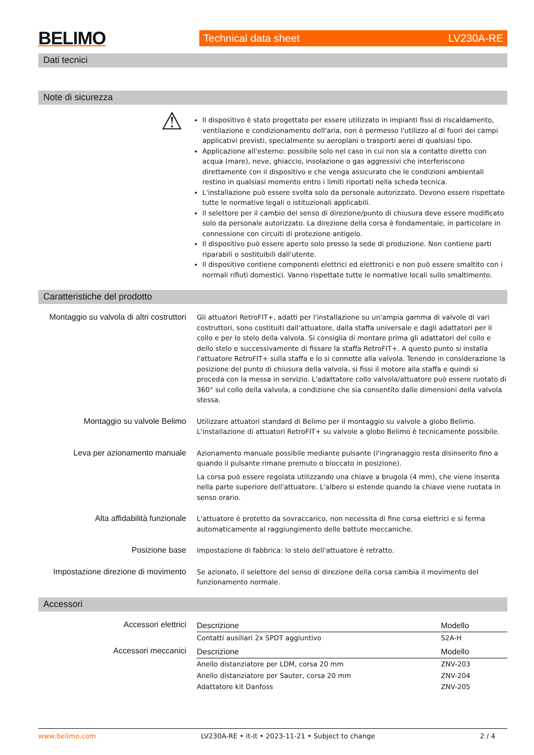BELIMO
Technical data sheet LV230A-RE
Dati tecnici
Note di sicurezza
⚠
Il dispositivo è stato progettato per essere utilizzato in impianti fissi di riscaldamento, ventilazione e condizionamento dell'aria, non è permesso l'utilizzo al di fuori dei campi applicativi previsti, specialmente su aeroplani o trasporti aerei di qualsiasi tipo.
Applicazione all'esterno: possibile solo nel caso in cui non sia a contatto diretto con acqua (mare), neve, ghiaccio, insolazione o gas aggressivi che interferiscono direttamente con il dispositivo e che venga assicurato che le condizioni ambientali restino in qualsiasi momento entro i limiti riportati nella scheda tecnica.
L'installazione può essere svolta solo da personale autorizzato. Devono essere rispettate tutte le normative legali o istituzionali applicabili.
Il selettore per il cambio del senso di direzione/punto di chiusura deve essere modificato solo da personale autorizzato. La direzione della corsa è fondamentale, in particolare in connessione con circuiti di protezione antigelo.
Il dispositivo può essere aperto solo presso la sede di produzione. Non contiene parti riparabili o sostituibili dall'utente.
Il dispositivo contiene componenti elettrici ed elettronici e non può essere smaltito con i normali rifiuti domestici. Vanno rispettate tutte le normative locali sullo smaltimento.
Caratteristiche del prodotto
Montaggio su valvola di altri costruttori
Gli attuatori RetroFIT+, adatti per l'installazione su un'ampia gamma di valvole di vari costruttori, sono costituiti dall'attuatore, dalla staffa universale e dagli adattatori per il collo e per lo stelo della valvola. Si consiglia di montare prima gli adattatori del collo e dello stelo e successivamente di fissare la staffa RetroFIT+. A questo punto si installa l'attuatore RetroFIT+ sulla staffa e lo si connette alla valvola. Tenendo in considerazione la posizione del punto di chiusura della valvola, si fissi il motore alla staffa e quindi si proceda con la messa in servizio. L'adattatore collo valvola/attuatore può essere ruotato di 360° sul collo della valvola, a condizione che sia consentito dalle dimensioni della valvola stessa.
Montaggio su valvole Belimo
Utilizzare attuatori standard di Belimo per il montaggio su valvole a globo Belimo. L'installazione di attuatori RetroFIT+ su valvole a globo Belimo è tecnicamente possibile.
Leva per azionamento manuale
Azionamento manuale possibile mediante pulsante (l'ingranaggio resta disinserito fino a quando il pulsante rimane premuto o bloccato in posizione).
La corsa può essere regolata utilizzando una chiave a brugola (4 mm), che viene inserita nella parte superiore dell'attuatore. L'albero si estende quando la chiave viene ruotata in senso orario.
Alta affidabilità funzionale
L'attuatore è protetto da sovraccarico, non necessita di fine corsa elettrici e si ferma automaticamente al raggiungimento delle battute meccaniche.
Posizione base
Impostazione di fabbrica: lo stelo dell'attuatore è retratto.
Impostazione direzione di movimento
Se azionato, il selettore del senso di direzione della corsa cambia il movimento del funzionamento normale.
Accessori
Accessori elettrici
| Descrizione | Modello |
| --- | --- |
| Contatti ausiliari 2x SPDT aggiuntivo | S2A-H |
Accessori meccanici
| Descrizione | Modello |
| --- | --- |
| Anello distanziatore per LDM, corsa 20 mm | ZNV-203 |
| Anello distanziatore per Sauter, corsa 20 mm | ZNV-204 |
| Adattatore kit Danfoss | ZNV-205 |
www.belimo.com LV230A-RE • it-it • 2023-11-21 • Subject to change 2 / 4